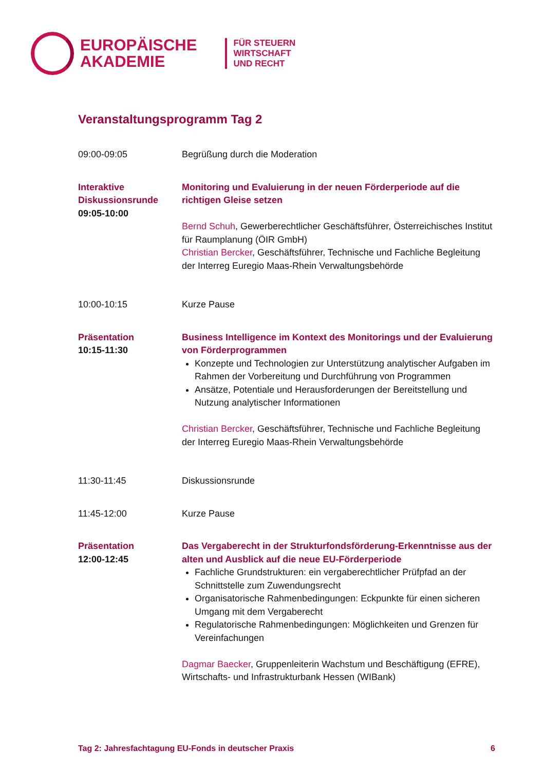EUROPÄISCHE
AKADEMIE
FÜR STEUERN
WIRTSCHAFT
UND RECHT
Veranstaltungsprogramm Tag 2
09:00-09:05 Begrüßung durch die Moderation
Interaktive Diskussionsrunde
09:05-10:00
Monitoring und Evaluierung in der neuen Förderperiode auf die richtigen Gleise setzen
Bernd Schuh, Gewerberechtlicher Geschäftsführer, Österreichisches Institut für Raumplanung (ÖIR GmbH)
Christian Bercker, Geschäftsführer, Technische und Fachliche Begleitung der Interreg Euregio Maas-Rhein Verwaltungsbehörde
10:00-10:15 Kurze Pause
Präsentation
10:15-11:30
Business Intelligence im Kontext des Monitorings und der Evaluierung von Förderprogrammen
Konzepte und Technologien zur Unterstützung analytischer Aufgaben im Rahmen der Vorbereitung und Durchführung von Programmen
Ansätze, Potentiale und Herausforderungen der Bereitstellung und Nutzung analytischer Informationen
Christian Bercker, Geschäftsführer, Technische und Fachliche Begleitung der Interreg Euregio Maas-Rhein Verwaltungsbehörde
11:30-11:45 Diskussionsrunde
11:45-12:00 Kurze Pause
Präsentation
12:00-12:45
Das Vergaberecht in der Strukturfondsförderung-Erkenntnisse aus der alten und Ausblick auf die neue EU-Förderperiode
Fachliche Grundstrukturen: ein vergaberechtlicher Prüfpfad an der Schnittstelle zum Zuwendungsrecht
Organisatorische Rahmenbedingungen: Eckpunkte für einen sicheren Umgang mit dem Vergaberecht
Regulatorische Rahmenbedingungen: Möglichkeiten und Grenzen für Vereinfachungen
Dagmar Baecker, Gruppenleiterin Wachstum und Beschäftigung (EFRE), Wirtschafts- und Infrastrukturbank Hessen (WIBank)
Tag 2: Jahresfachtagung EU-Fonds in deutscher Praxis 6